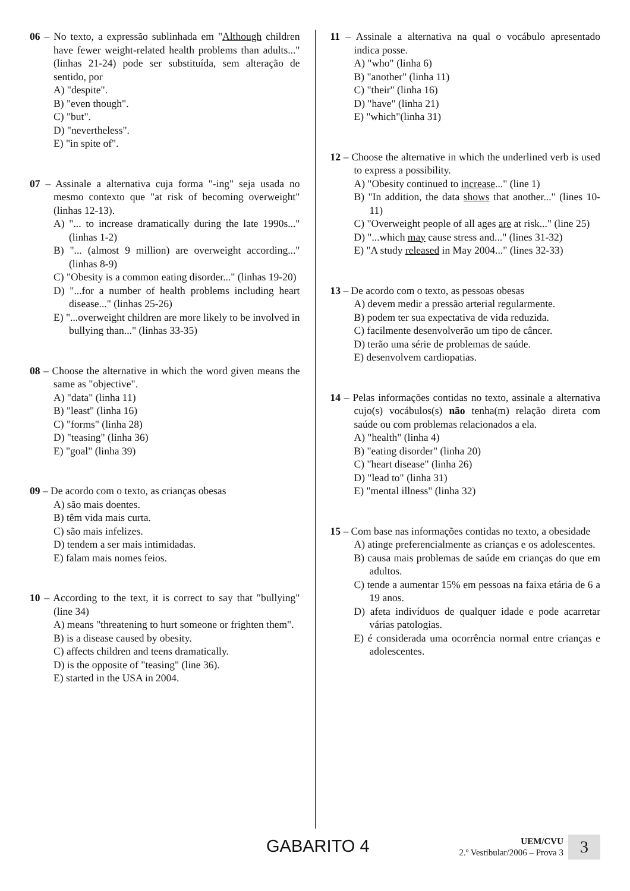06 – No texto, a expressão sublinhada em "Although children have fewer weight-related health problems than adults..." (linhas 21-24) pode ser substituída, sem alteração de sentido, por
A) "despite".
B) "even though".
C) "but".
D) "nevertheless".
E) "in spite of".
07 – Assinale a alternativa cuja forma "-ing" seja usada no mesmo contexto que "at risk of becoming overweight" (linhas 12-13).
A) "... to increase dramatically during the late 1990s..." (linhas 1-2)
B) "... (almost 9 million) are overweight according..." (linhas 8-9)
C) "Obesity is a common eating disorder..." (linhas 19-20)
D) "...for a number of health problems including heart disease..." (linhas 25-26)
E) "...overweight children are more likely to be involved in bullying than..." (linhas 33-35)
08 – Choose the alternative in which the word given means the same as "objective".
A) "data" (linha 11)
B) "least" (linha 16)
C) "forms" (linha 28)
D) "teasing" (linha 36)
E) "goal" (linha 39)
09 – De acordo com o texto, as crianças obesas
A) são mais doentes.
B) têm vida mais curta.
C) são mais infelizes.
D) tendem a ser mais intimidadas.
E) falam mais nomes feios.
10 – According to the text, it is correct to say that "bullying" (line 34)
A) means "threatening to hurt someone or frighten them".
B) is a disease caused by obesity.
C) affects children and teens dramatically.
D) is the opposite of "teasing" (line 36).
E) started in the USA in 2004.
11 – Assinale a alternativa na qual o vocábulo apresentado indica posse.
A) "who" (linha 6)
B) "another" (linha 11)
C) "their" (linha 16)
D) "have" (linha 21)
E) "which"(linha 31)
12 – Choose the alternative in which the underlined verb is used to express a possibility.
A) "Obesity continued to increase..." (line 1)
B) "In addition, the data shows that another..." (lines 10-11)
C) "Overweight people of all ages are at risk..." (line 25)
D) "...which may cause stress and..." (lines 31-32)
E) "A study released in May 2004..." (lines 32-33)
13 – De acordo com o texto, as pessoas obesas
A) devem medir a pressão arterial regularmente.
B) podem ter sua expectativa de vida reduzida.
C) facilmente desenvolverão um tipo de câncer.
D) terão uma série de problemas de saúde.
E) desenvolvem cardiopatias.
14 – Pelas informações contidas no texto, assinale a alternativa cujo(s) vocábulos(s) não tenha(m) relação direta com saúde ou com problemas relacionados a ela.
A) "health" (linha 4)
B) "eating disorder" (linha 20)
C) "heart disease" (linha 26)
D) "lead to" (linha 31)
E) "mental illness" (linha 32)
15 – Com base nas informações contidas no texto, a obesidade
A) atinge preferencialmente as crianças e os adolescentes.
B) causa mais problemas de saúde em crianças do que em adultos.
C) tende a aumentar 15% em pessoas na faixa etária de 6 a 19 anos.
D) afeta indivíduos de qualquer idade e pode acarretar várias patologias.
E) é considerada uma ocorrência normal entre crianças e adolescentes.
GABARITO 4
UEM/CVU
2.º Vestibular/2006 – Prova 3
3